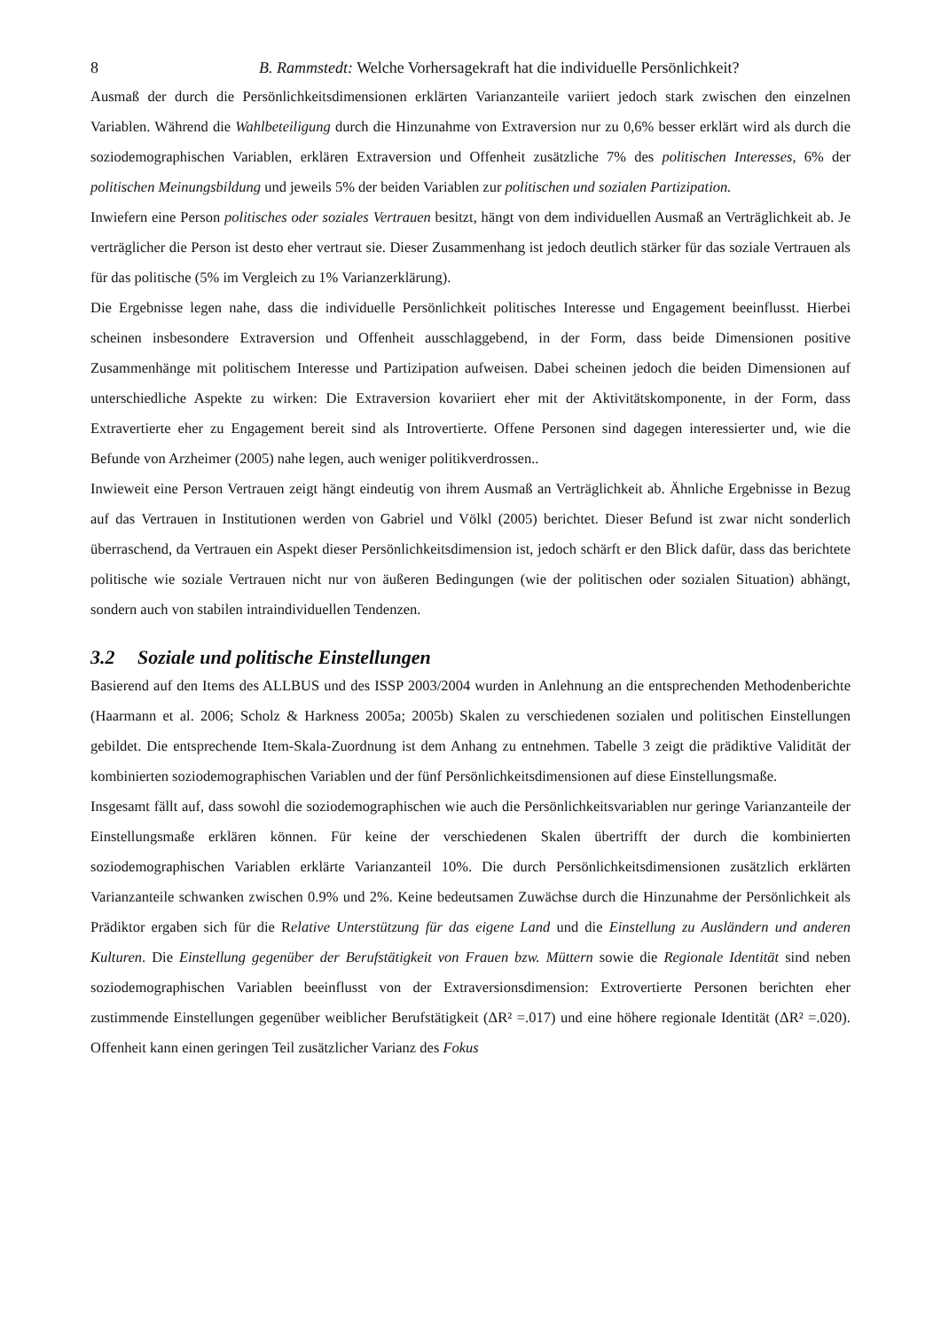8 B. Rammstedt: Welche Vorhersagekraft hat die individuelle Persönlichkeit?
Ausmaß der durch die Persönlichkeitsdimensionen erklärten Varianzanteile variiert jedoch stark zwischen den einzelnen Variablen. Während die Wahlbeteiligung durch die Hinzunahme von Extraversion nur zu 0,6% besser erklärt wird als durch die soziodemographischen Variablen, erklären Extraversion und Offenheit zusätzliche 7% des politischen Interesses, 6% der politischen Meinungsbildung und jeweils 5% der beiden Variablen zur politischen und sozialen Partizipation.
Inwiefern eine Person politisches oder soziales Vertrauen besitzt, hängt von dem individuellen Ausmaß an Verträglichkeit ab. Je verträglicher die Person ist desto eher vertraut sie. Dieser Zusammenhang ist jedoch deutlich stärker für das soziale Vertrauen als für das politische (5% im Vergleich zu 1% Varianzerklärung).
Die Ergebnisse legen nahe, dass die individuelle Persönlichkeit politisches Interesse und Engagement beeinflusst. Hierbei scheinen insbesondere Extraversion und Offenheit ausschlaggebend, in der Form, dass beide Dimensionen positive Zusammenhänge mit politischem Interesse und Partizipation aufweisen. Dabei scheinen jedoch die beiden Dimensionen auf unterschiedliche Aspekte zu wirken: Die Extraversion kovariiert eher mit der Aktivitätskomponente, in der Form, dass Extravertierte eher zu Engagement bereit sind als Introvertierte. Offene Personen sind dagegen interessierter und, wie die Befunde von Arzheimer (2005) nahe legen, auch weniger politikverdrossen..
Inwieweit eine Person Vertrauen zeigt hängt eindeutig von ihrem Ausmaß an Verträglichkeit ab. Ähnliche Ergebnisse in Bezug auf das Vertrauen in Institutionen werden von Gabriel und Völkl (2005) berichtet. Dieser Befund ist zwar nicht sonderlich überraschend, da Vertrauen ein Aspekt dieser Persönlichkeitsdimension ist, jedoch schärft er den Blick dafür, dass das berichtete politische wie soziale Vertrauen nicht nur von äußeren Bedingungen (wie der politischen oder sozialen Situation) abhängt, sondern auch von stabilen intraindividuellen Tendenzen.
3.2 Soziale und politische Einstellungen
Basierend auf den Items des ALLBUS und des ISSP 2003/2004 wurden in Anlehnung an die entsprechenden Methodenberichte (Haarmann et al. 2006; Scholz & Harkness 2005a; 2005b) Skalen zu verschiedenen sozialen und politischen Einstellungen gebildet. Die entsprechende Item-Skala-Zuordnung ist dem Anhang zu entnehmen. Tabelle 3 zeigt die prädiktive Validität der kombinierten soziodemographischen Variablen und der fünf Persönlichkeitsdimensionen auf diese Einstellungsmaße.
Insgesamt fällt auf, dass sowohl die soziodemographischen wie auch die Persönlichkeitsvariablen nur geringe Varianzanteile der Einstellungsmaße erklären können. Für keine der verschiedenen Skalen übertrifft der durch die kombinierten soziodemographischen Variablen erklärte Varianzanteil 10%. Die durch Persönlichkeitsdimensionen zusätzlich erklärten Varianzanteile schwanken zwischen 0.9% und 2%. Keine bedeutsamen Zuwächse durch die Hinzunahme der Persönlichkeit als Prädiktor ergaben sich für die Relative Unterstützung für das eigene Land und die Einstellung zu Ausländern und anderen Kulturen. Die Einstellung gegenüber der Berufstätigkeit von Frauen bzw. Müttern sowie die Regionale Identität sind neben soziodemographischen Variablen beeinflusst von der Extraversionsdimension: Extrovertierte Personen berichten eher zustimmende Einstellungen gegenüber weiblicher Berufstätigkeit (ΔR² =.017) und eine höhere regionale Identität (ΔR² =.020). Offenheit kann einen geringen Teil zusätzlicher Varianz des Fokus